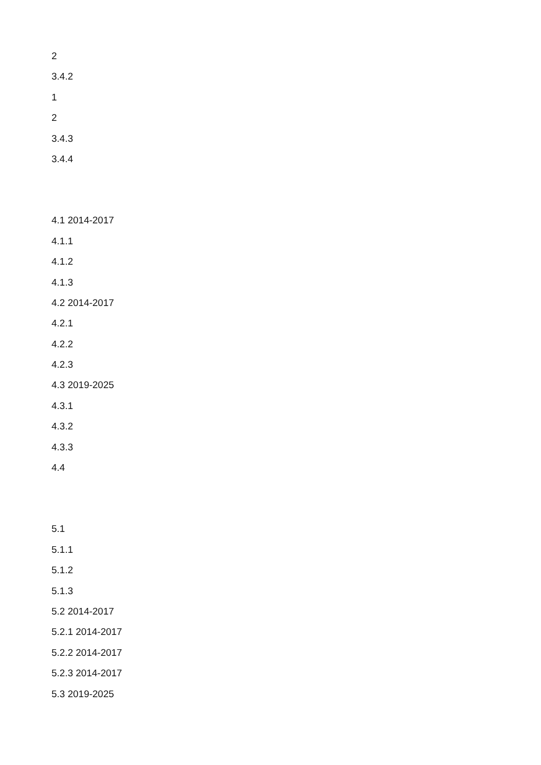2
3.4.2
1
2
3.4.3
3.4.4
4.1 2014-2017
4.1.1
4.1.2
4.1.3
4.2 2014-2017
4.2.1
4.2.2
4.2.3
4.3 2019-2025
4.3.1
4.3.2
4.3.3
4.4
5.1
5.1.1
5.1.2
5.1.3
5.2 2014-2017
5.2.1 2014-2017
5.2.2 2014-2017
5.2.3 2014-2017
5.3 2019-2025